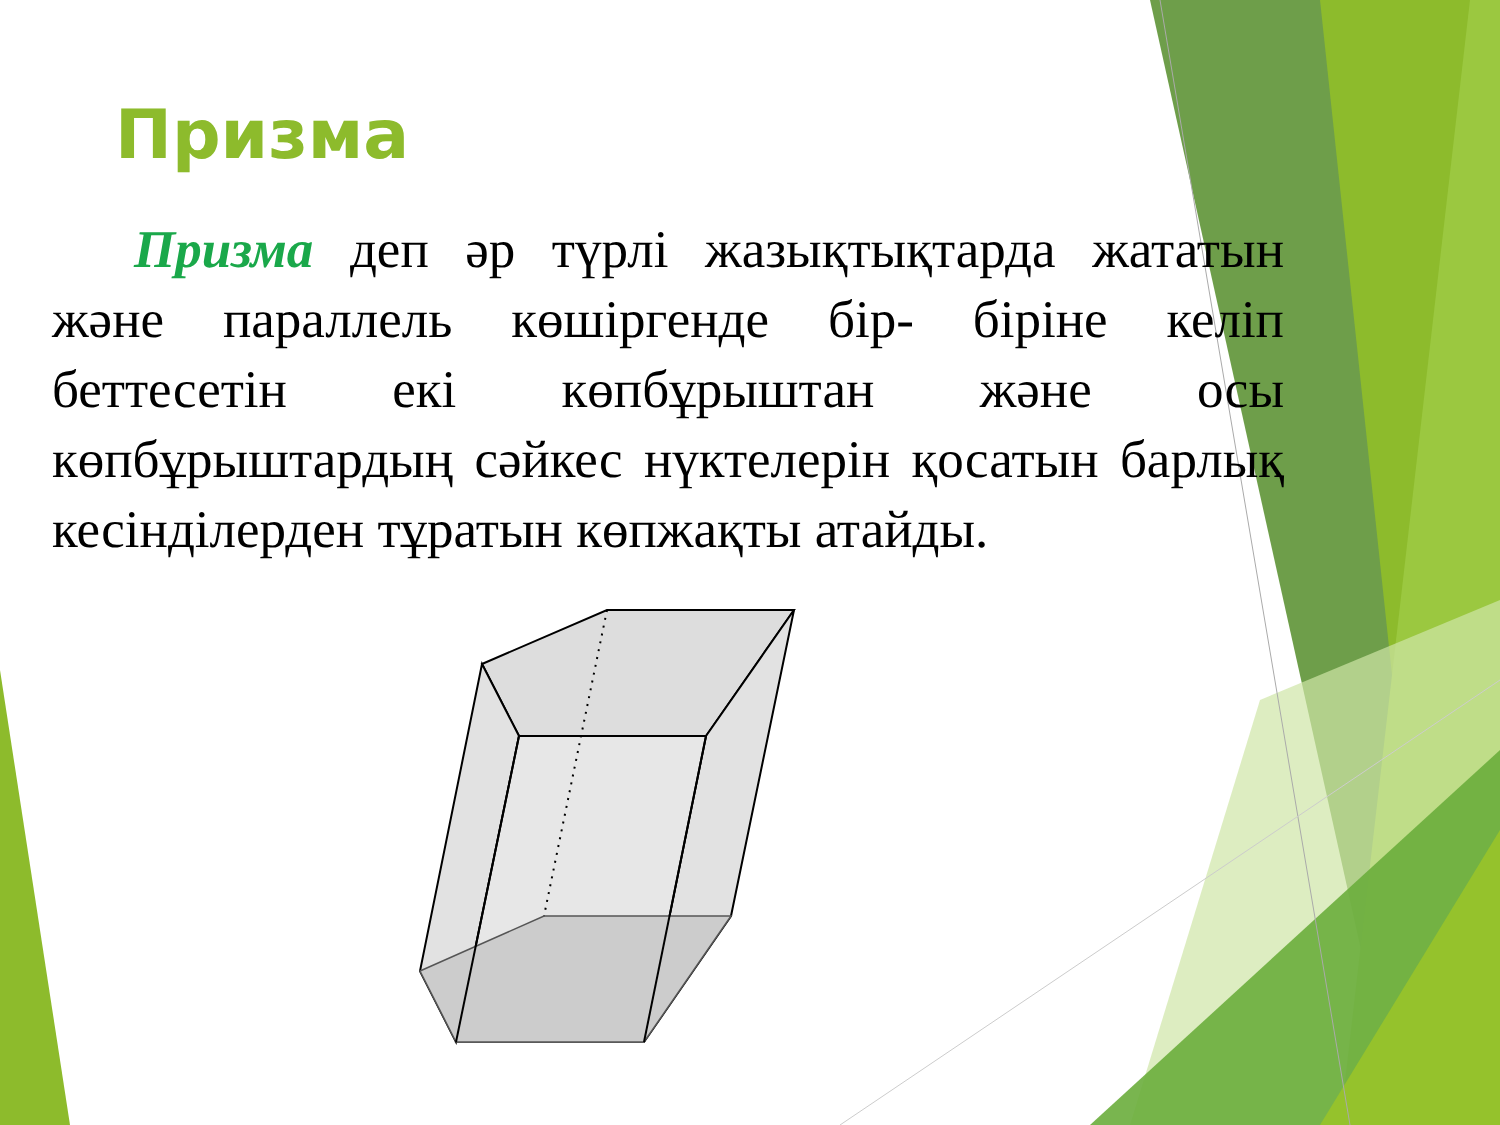Призма
Призма деп әр түрлі жазықтықтарда жататын және параллель көшіргенде бір- біріне келіп беттесетін екі көпбұрыштан және осы көпбұрыштардың сәйкес нүктелерін қосатын барлық кесінділерден тұратын көпжақты атайды.